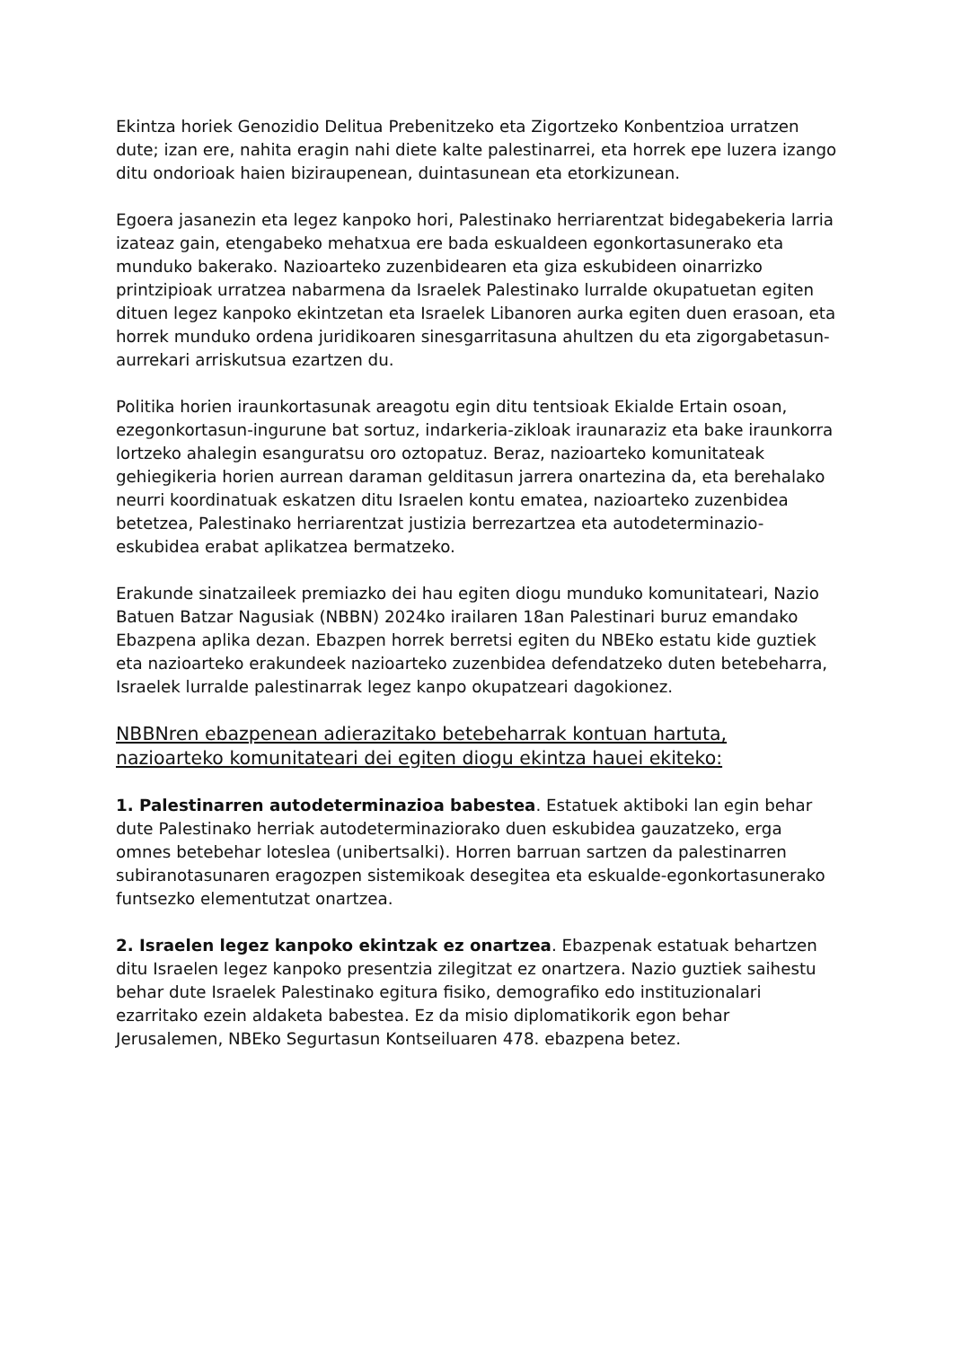Ekintza horiek Genozidio Delitua Prebenitzeko eta Zigortzeko Konbentzioa urratzen dute; izan ere, nahita eragin nahi diete kalte palestinarrei, eta horrek epe luzera izango ditu ondorioak haien biziraupenean, duintasunean eta etorkizunean.
Egoera jasanezin eta legez kanpoko hori, Palestinako herriarentzat bidegabekeria larria izateaz gain, etengabeko mehatxua ere bada eskualdeen egonkortasunerako eta munduko bakerako. Nazioarteko zuzenbidearen eta giza eskubideen oinarrizko printzipioak urratzea nabarmena da Israelek Palestinako lurralde okupatuetan egiten dituen legez kanpoko ekintzetan eta Israelek Libanoren aurka egiten duen erasoan, eta horrek munduko ordena juridikoaren sinesgarritasuna ahultzen du eta zigorgabetasun-aurrekari arriskutsua ezartzen du.
Politika horien iraunkortasunak areagotu egin ditu tentsioak Ekialde Ertain osoan, ezegonkortasun-ingurune bat sortuz, indarkeria-zikloak iraunaraziz eta bake iraunkorra lortzeko ahalegin esanguratsu oro oztopatuz. Beraz, nazioarteko komunitateak gehiegikeria horien aurrean daraman gelditasun jarrera onartezina da, eta berehalako neurri koordinatuak eskatzen ditu Israelen kontu ematea, nazioarteko zuzenbidea betetzea, Palestinako herriarentzat justizia berrezartzea eta autodeterminazio-eskubidea erabat aplikatzea bermatzeko.
Erakunde sinatzaileek premiazko dei hau egiten diogu munduko komunitateari, Nazio Batuen Batzar Nagusiak (NBBN) 2024ko irailaren 18an Palestinari buruz emandako Ebazpena aplika dezan. Ebazpen horrek berretsi egiten du NBEko estatu kide guztiek eta nazioarteko erakundeek nazioarteko zuzenbidea defendatzeko duten betebeharra, Israelek lurralde palestinarrak legez kanpo okupatzeari dagokionez.
NBBNren ebazpenean adierazitako betebeharrak kontuan hartuta, nazioarteko komunitateari dei egiten diogu ekintza hauei ekiteko:
1. Palestinarren autodeterminazioa babestea. Estatuek aktiboki lan egin behar dute Palestinako herriak autodeterminaziorako duen eskubidea gauzatzeko, erga omnes betebehar loteslea (unibertsalki). Horren barruan sartzen da palestinarren subiranotasunaren eragozpen sistemikoak desegitea eta eskualde-egonkortasunerako funtsezko elementutzat onartzea.
2. Israelen legez kanpoko ekintzak ez onartzea. Ebazpenak estatuak behartzen ditu Israelen legez kanpoko presentzia zilegitzat ez onartzera. Nazio guztiek saihestu behar dute Israelek Palestinako egitura fisiko, demografiko edo instituzionalari ezarritako ezein aldaketa babestea. Ez da misio diplomatikorik egon behar Jerusalemen, NBEko Segurtasun Kontseiluaren 478. ebazpena betez.